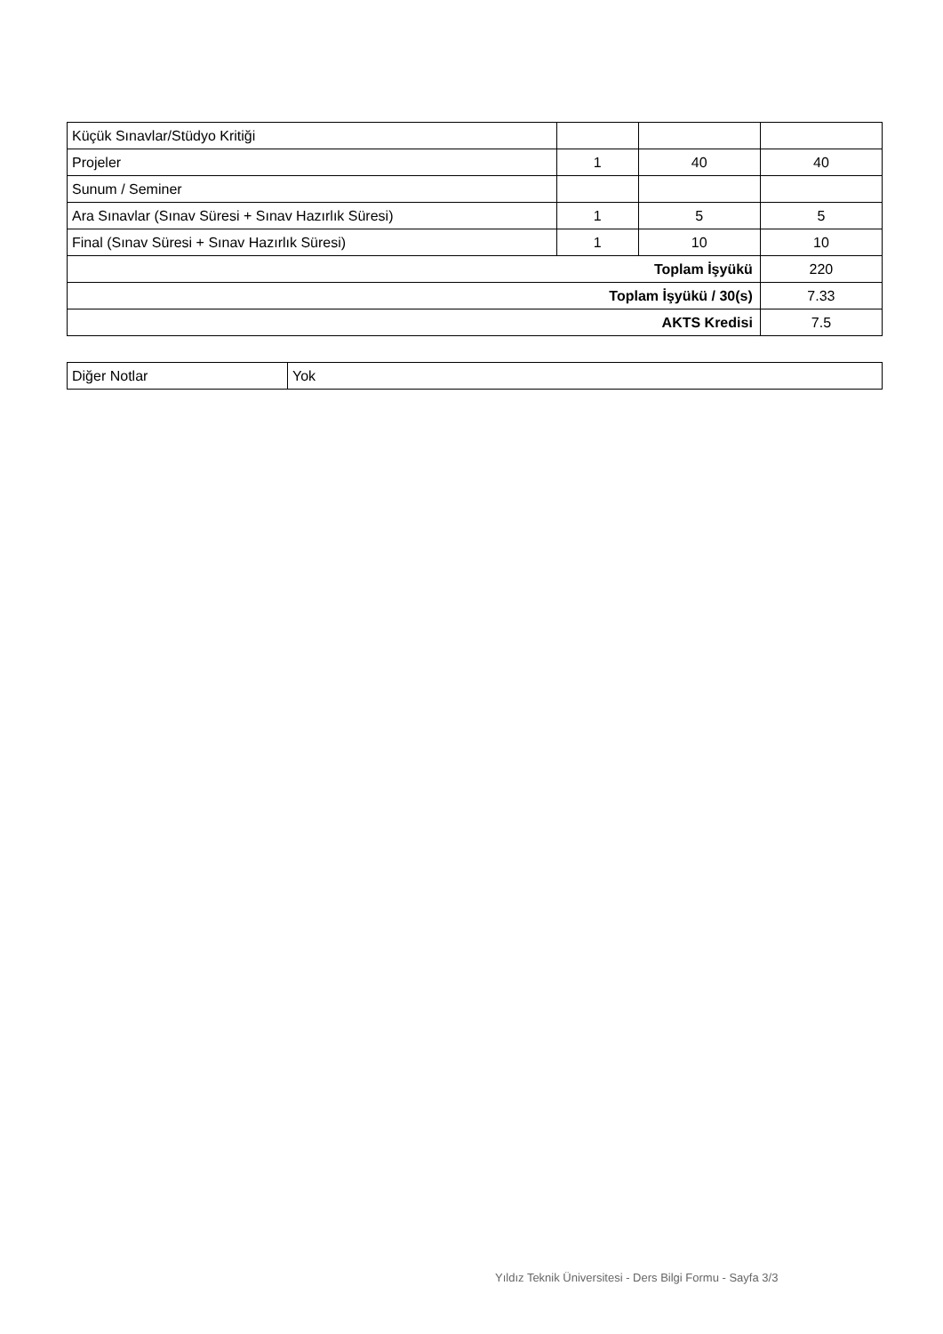| Küçük Sınavlar/Stüdyo Kritiği | | | |
| Projeler | 1 | 40 | 40 |
| Sunum / Seminer | | | |
| Ara Sınavlar (Sınav Süresi + Sınav Hazırlık Süresi) | 1 | 5 | 5 |
| Final (Sınav Süresi + Sınav Hazırlık Süresi) | 1 | 10 | 10 |
| Toplam İşyükü | | | 220 |
| Toplam İşyükü / 30(s) | | | 7.33 |
| AKTS Kredisi | | | 7.5 |
| Diğer Notlar | Yok |
Yıldız Teknik Üniversitesi - Ders Bilgi Formu - Sayfa 3/3